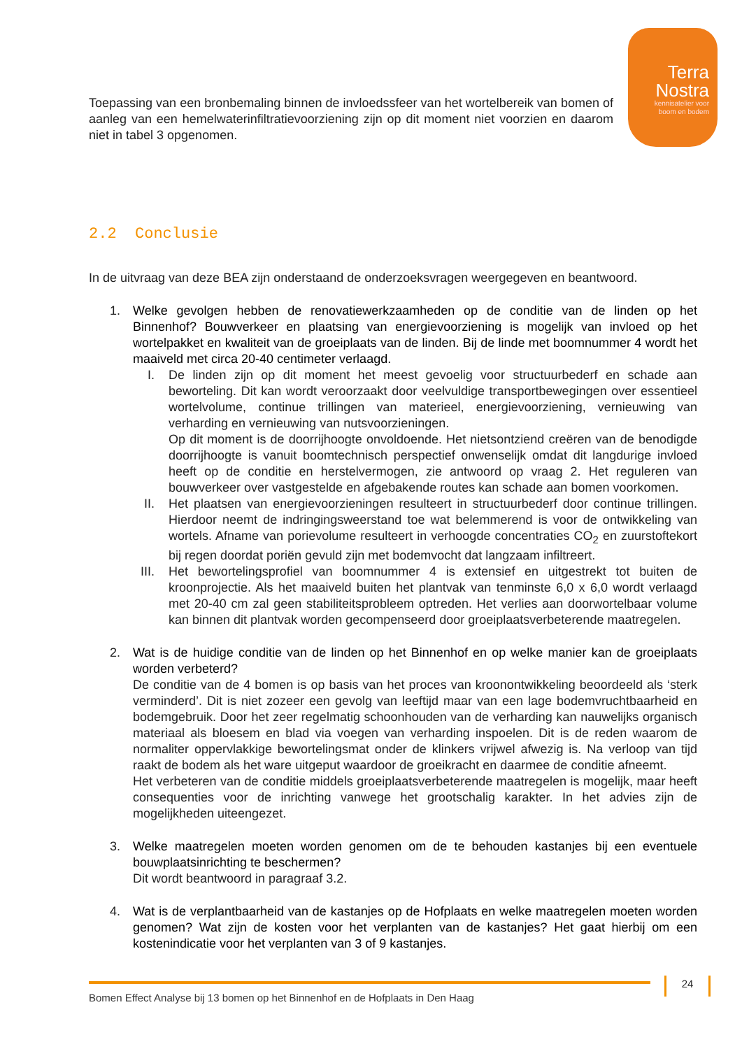Terra
Nostra
kennisatelier voor
boom en bodem
Toepassing van een bronbemaling binnen de invloedssfeer van het wortelbereik van bomen of aanleg van een hemelwaterinfiltratievoorziening zijn op dit moment niet voorzien en daarom niet in tabel 3 opgenomen.
2.2 Conclusie
In de uitvraag van deze BEA zijn onderstaand de onderzoeksvragen weergegeven en beantwoord.
1. Welke gevolgen hebben de renovatiewerkzaamheden op de conditie van de linden op het Binnenhof? Bouwverkeer en plaatsing van energievoorziening is mogelijk van invloed op het wortelpakket en kwaliteit van de groeiplaats van de linden. Bij de linde met boomnummer 4 wordt het maaiveld met circa 20-40 centimeter verlaagd.
I. De linden zijn op dit moment het meest gevoelig voor structuurbederf en schade aan beworteling. Dit kan wordt veroorzaakt door veelvuldige transportbewegingen over essentieel wortelvolume, continue trillingen van materieel, energievoorziening, vernieuwing van verharding en vernieuwing van nutsvoorzieningen.
Op dit moment is de doorrijhoogte onvoldoende. Het nietsontziend creëren van de benodigde doorrijhoogte is vanuit boomtechnisch perspectief onwenselijk omdat dit langdurige invloed heeft op de conditie en herstelvermogen, zie antwoord op vraag 2. Het reguleren van bouwverkeer over vastgestelde en afgebakende routes kan schade aan bomen voorkomen.
II. Het plaatsen van energievoorzieningen resulteert in structuurbederf door continue trillingen. Hierdoor neemt de indringingsweerstand toe wat belemmerend is voor de ontwikkeling van wortels. Afname van porievolume resulteert in verhoogde concentraties CO<sub>2</sub> en zuurstoftekort bij regen doordat poriën gevuld zijn met bodemvocht dat langzaam infiltreert.
III. Het bewortelingsprofiel van boomnummer 4 is extensief en uitgestrekt tot buiten de kroonprojectie. Als het maaiveld buiten het plantvak van tenminste 6,0 x 6,0 wordt verlaagd met 20-40 cm zal geen stabiliteitsprobleem optreden. Het verlies aan doorwortelbaar volume kan binnen dit plantvak worden gecompenseerd door groeiplaatsverbeterende maatregelen.
2. Wat is de huidige conditie van de linden op het Binnenhof en op welke manier kan de groeiplaats worden verbeterd?
De conditie van de 4 bomen is op basis van het proces van kroonontwikkeling beoordeeld als ‘sterk verminderd’. Dit is niet zozeer een gevolg van leeftijd maar van een lage bodemvruchtbaarheid en bodemgebruik. Door het zeer regelmatig schoonhouden van de verharding kan nauwelijks organisch materiaal als bloesem en blad via voegen van verharding inspoelen. Dit is de reden waarom de normaliter oppervlakkige bewortelingsmat onder de klinkers vrijwel afwezig is. Na verloop van tijd raakt de bodem als het ware uitgeput waardoor de groeikracht en daarmee de conditie afneemt.
Het verbeteren van de conditie middels groeiplaatsverbeterende maatregelen is mogelijk, maar heeft consequenties voor de inrichting vanwege het grootschalig karakter. In het advies zijn de mogelijkheden uiteengezet.
3. Welke maatregelen moeten worden genomen om de te behouden kastanjes bij een eventuele bouwplaatsinrichting te beschermen?
Dit wordt beantwoord in paragraaf 3.2.
4. Wat is de verplantbaarheid van de kastanjes op de Hofplaats en welke maatregelen moeten worden genomen? Wat zijn de kosten voor het verplanten van de kastanjes? Het gaat hierbij om een kostenindicatie voor het verplanten van 3 of 9 kastanjes.
Bomen Effect Analyse bij 13 bomen op het Binnenhof en de Hofplaats in Den Haag 24